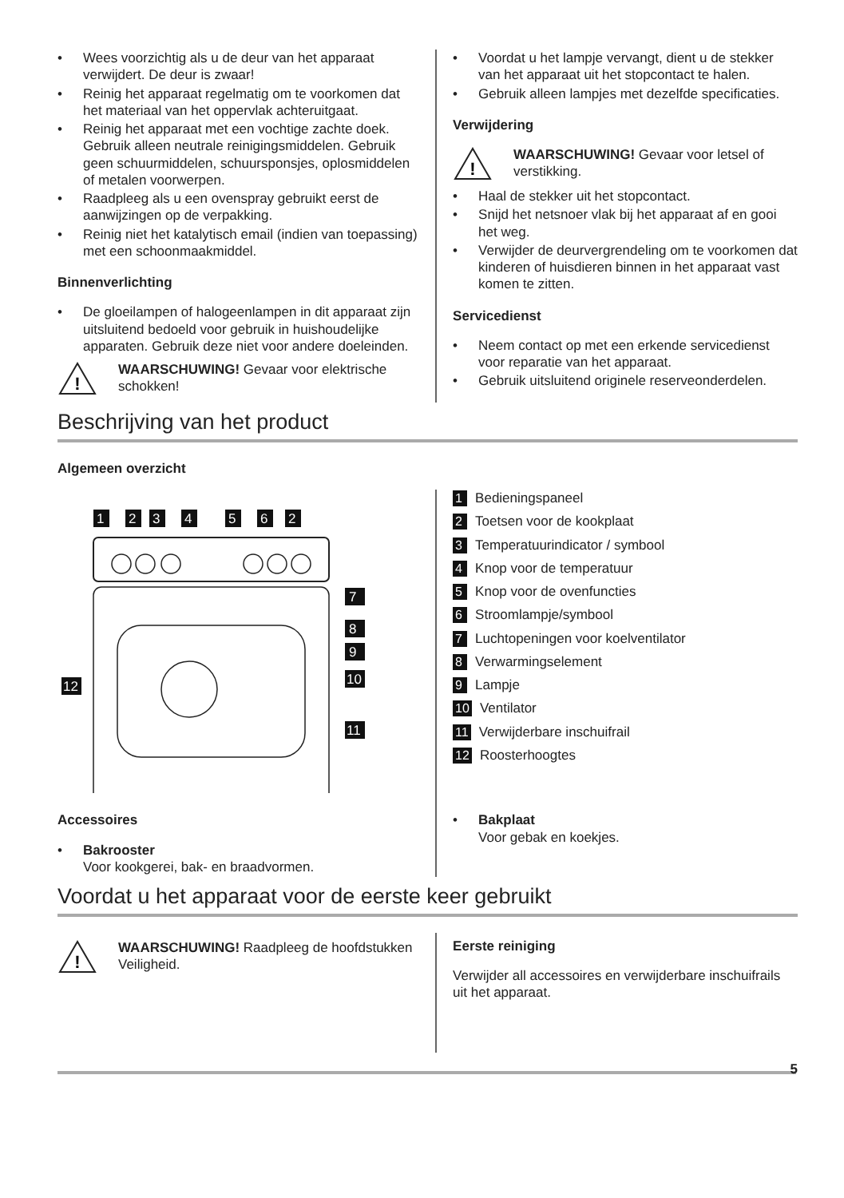• Wees voorzichtig als u de deur van het apparaat verwijdert. De deur is zwaar!
• Reinig het apparaat regelmatig om te voorkomen dat het materiaal van het oppervlak achteruitgaat.
• Reinig het apparaat met een vochtige zachte doek. Gebruik alleen neutrale reinigingsmiddelen. Gebruik geen schuurmiddelen, schuursponsjes, oplosmiddelen of metalen voorwerpen.
• Raadpleeg als u een ovenspray gebruikt eerst de aanwijzingen op de verpakking.
• Reinig niet het katalytisch email (indien van toepassing) met een schoonmaakmiddel.
Binnenverlichting
• De gloeilampen of halogeenlampen in dit apparaat zijn uitsluitend bedoeld voor gebruik in huishoudelijke apparaten. Gebruik deze niet voor andere doeleinden.
!
WAARSCHUWING! Gevaar voor elektrische schokken!
• Voordat u het lampje vervangt, dient u de stekker van het apparaat uit het stopcontact te halen.
• Gebruik alleen lampjes met dezelfde specificaties.
Verwijdering
!
WAARSCHUWING! Gevaar voor letsel of verstikking.
• Haal de stekker uit het stopcontact.
• Snijd het netsnoer vlak bij het apparaat af en gooi het weg.
• Verwijder de deurvergrendeling om te voorkomen dat kinderen of huisdieren binnen in het apparaat vast komen te zitten.
Servicedienst
• Neem contact op met een erkende servicedienst voor reparatie van het apparaat.
• Gebruik uitsluitend originele reserveonderdelen.
Beschrijving van het product
Algemeen overzicht
1
2
3
4
5
6
2
7
8
9
10
11
12
1 Bedieningspaneel
2 Toetsen voor de kookplaat
3 Temperatuurindicator / symbool
4 Knop voor de temperatuur
5 Knop voor de ovenfuncties
6 Stroomlampje/symbool
7 Luchtopeningen voor koelventilator
8 Verwarmingselement
9 Lampje
10 Ventilator
11 Verwijderbare inschuifrail
12 Roosterhoogtes
Accessoires
• Bakrooster
Voor kookgerei, bak- en braadvormen.
• Bakplaat
Voor gebak en koekjes.
Voordat u het apparaat voor de eerste keer gebruikt
!
WAARSCHUWING! Raadpleeg de hoofdstukken Veiligheid.
Eerste reiniging
Verwijder all accessoires en verwijderbare inschuifrails uit het apparaat.
5